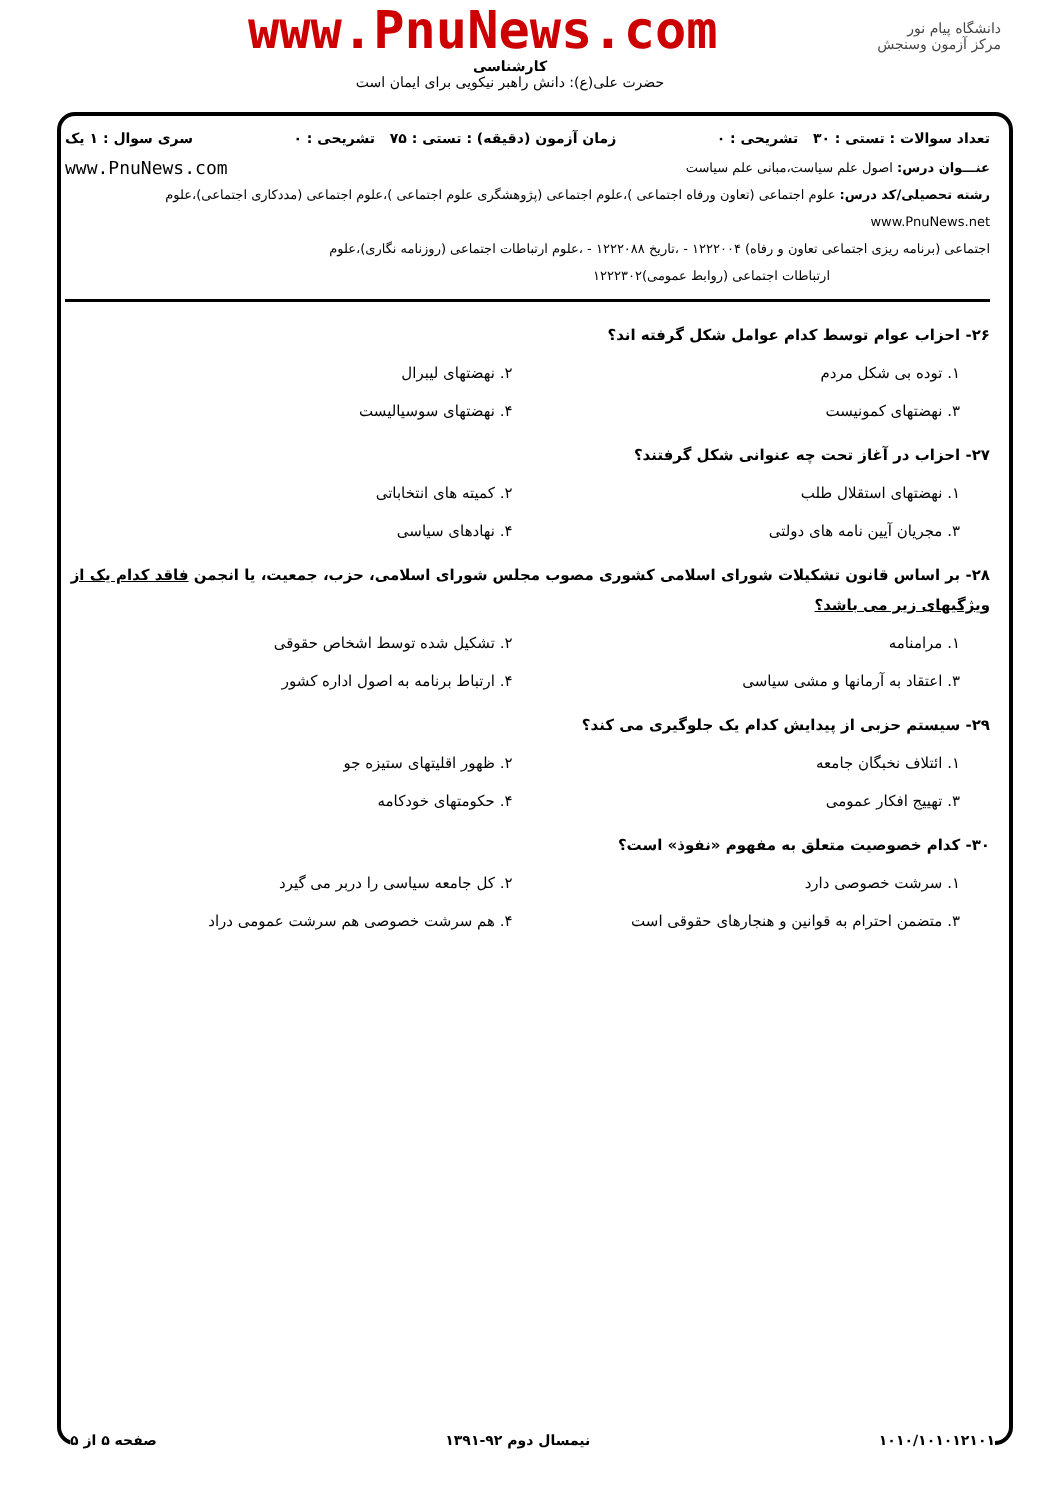دانشگاه پیام نور
مرکز آزمون وسنجش
www.PnuNews.com
کارشناسی
حضرت علی(ع): دانش راهبر نیکویی برای ایمان است
تعداد سوالات : تستی : ۳۰ تشریحی : ۰ زمان آزمون (دقیقه) : تستی : ۷۵ تشریحی : ۰ سری سوال : ۱ یک
عنـــوان درس: اصول علم سیاست،مبانی علم سیاست www.PnuNews.com
رشته تحصیلی/کد درس: علوم اجتماعی (تعاون ورفاه اجتماعی )،علوم اجتماعی (پژوهشگری علوم اجتماعی )،علوم اجتماعی (مددکاری اجتماعی)،علوم www.PnuNews.net
اجتماعی (برنامه ریزی اجتماعی تعاون و رفاه) ۱۲۲۲۰۰۴ - ،تاریخ ۱۲۲۲۰۸۸ - ،علوم ارتباطات اجتماعی (روزنامه نگاری)،علوم
ارتباطات اجتماعی (روابط عمومی)۱۲۲۲۳۰۲
۲۶- احزاب عوام توسط کدام عوامل شکل گرفته اند؟
۱. توده بی شکل مردم ۲. نهضتهای لیبرال ۳. نهضتهای کمونیست ۴. نهضتهای سوسیالیست
۲۷- احزاب در آغاز تحت چه عنوانی شکل گرفتند؟
۱. نهضتهای استقلال طلب ۲. کمیته های انتخاباتی ۳. مجریان آیین نامه های دولتی ۴. نهادهای سیاسی
۲۸- بر اساس قانون تشکیلات شورای اسلامی کشوری مصوب مجلس شورای اسلامی، حزب، جمعیت، یا انجمن فاقد کدام یک از ویژگیهای زیر می باشد؟
۱. مرامنامه ۲. تشکیل شده توسط اشخاص حقوقی ۳. اعتقاد به آرمانها و مشی سیاسی ۴. ارتباط برنامه به اصول اداره کشور
۲۹- سیستم حزبی از پیدایش کدام یک جلوگیری می کند؟
۱. ائتلاف نخبگان جامعه ۲. ظهور اقلیتهای ستیزه جو ۳. تهییج افکار عمومی ۴. حکومتهای خودکامه
۳۰- کدام خصوصیت متعلق به مفهوم «نفوذ» است؟
۱. سرشت خصوصی دارد ۲. کل جامعه سیاسی را دربر می گیرد ۳. متضمن احترام به قوانین و هنجارهای حقوقی است ۴. هم سرشت خصوصی هم سرشت عمومی دراد
۱۰۱۰/۱۰۱۰۱۲۱۰۱ نیمسال دوم ۹۲-۱۳۹۱ صفحه ۵ از ۵